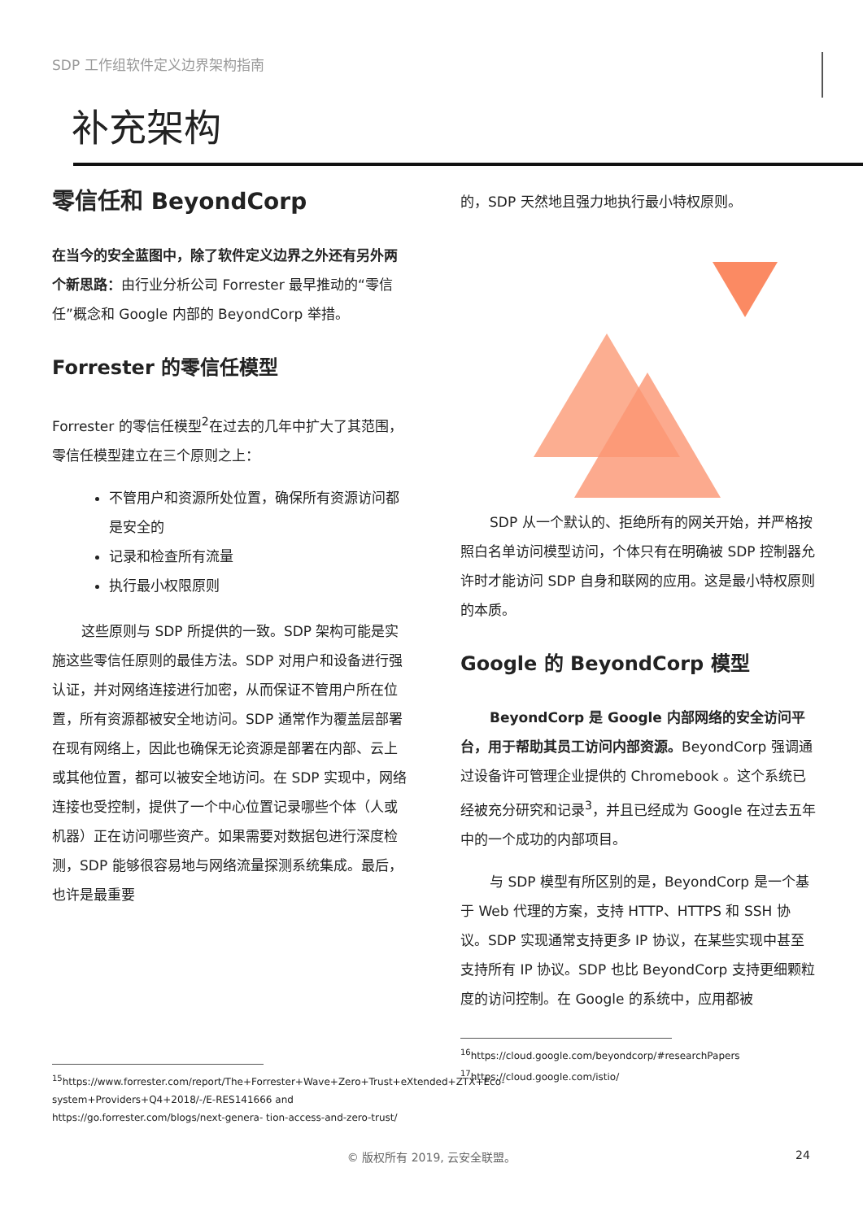SDP 工作组软件定义边界架构指南
补充架构
零信任和 BeyondCorp
在当今的安全蓝图中，除了软件定义边界之外还有另外两个新思路：由行业分析公司 Forrester 最早推动的“零信任”概念和 Google 内部的 BeyondCorp 举措。
Forrester 的零信任模型
Forrester 的零信任模型<sup>2</sup>在过去的几年中扩大了其范围，零信任模型建立在三个原则之上：
不管用户和资源所处位置，确保所有资源访问都是安全的
记录和检查所有流量
执行最小权限原则
这些原则与 SDP 所提供的一致。SDP 架构可能是实施这些零信任原则的最佳方法。SDP 对用户和设备进行强认证，并对网络连接进行加密，从而保证不管用户所在位置，所有资源都被安全地访问。SDP 通常作为覆盖层部署在现有网络上，因此也确保无论资源是部署在内部、云上或其他位置，都可以被安全地访问。在 SDP 实现中，网络连接也受控制，提供了一个中心位置记录哪些个体（人或机器）正在访问哪些资产。如果需要对数据包进行深度检测，SDP 能够很容易地与网络流量探测系统集成。最后，也许是最重要
<sup>15</sup> https://www.forrester.com/report/The+Forrester+Wave+Zero+Trust+eXtended+ZTX+Eco- system+Providers+Q4+2018/-/E-RES141666 and https://go.forrester.com/blogs/next-genera- tion-access-and-zero-trust/
的，SDP 天然地且强力地执行最小特权原则。
SDP 从一个默认的、拒绝所有的网关开始，并严格按照白名单访问模型访问，个体只有在明确被 SDP 控制器允许时才能访问 SDP 自身和联网的应用。这是最小特权原则的本质。
Google 的 BeyondCorp 模型
BeyondCorp 是 Google 内部网络的安全访问平台，用于帮助其员工访问内部资源。BeyondCorp 强调通过设备许可管理企业提供的 Chromebook 。这个系统已经被充分研究和记录<sup>3</sup>，并且已经成为 Google 在过去五年中的一个成功的内部项目。
与 SDP 模型有所区别的是，BeyondCorp 是一个基于 Web 代理的方案，支持 HTTP、HTTPS 和 SSH 协议。SDP 实现通常支持更多 IP 协议，在某些实现中甚至支持所有 IP 协议。SDP 也比 BeyondCorp 支持更细颗粒度的访问控制。在 Google 的系统中，应用都被
<sup>16</sup> https://cloud.google.com/beyondcorp/#researchPapers
<sup>17</sup> https://cloud.google.com/istio/
© 版权所有 2019, 云安全联盟。 24